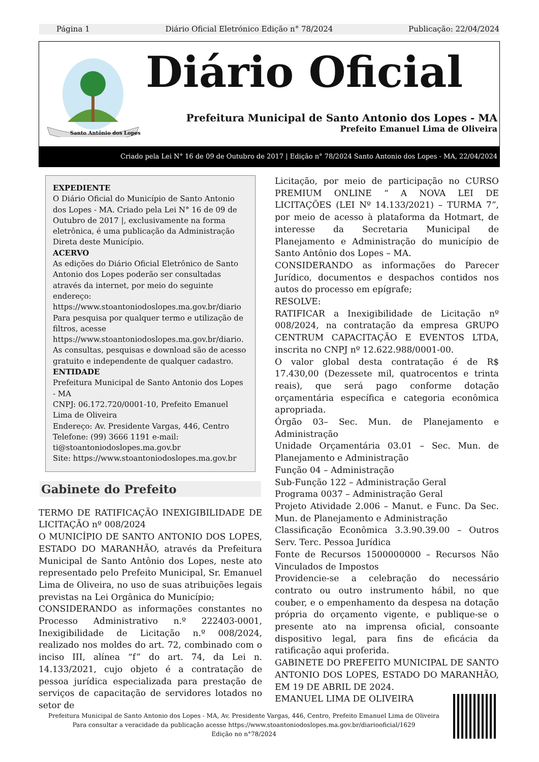Página 1 Diário Oficial Eletrónico Edição n° 78/2024 Publicação: 22/04/2024
Santo Antônio dos Lopes
Diário Oficial
Prefeitura Municipal de Santo Antonio dos Lopes - MA
Prefeito Emanuel Lima de Oliveira
Criado pela Lei N° 16 de 09 de Outubro de 2017 | Edição n° 78/2024 Santo Antonio dos Lopes - MA, 22/04/2024
EXPEDIENTE
O Diário Oficial do Município de Santo Antonio dos Lopes - MA. Criado pela Lei N° 16 de 09 de Outubro de 2017 |, exclusivamente na forma eletrônica, é uma publicação da Administração Direta deste Município.
ACERVO
As edições do Diário Oficial Eletrônico de Santo Antonio dos Lopes poderão ser consultadas através da internet, por meio do seguinte endereço: https://www.stoantoniodoslopes.ma.gov.br/diario Para pesquisa por qualquer termo e utilização de filtros, acesse https://www.stoantoniodoslopes.ma.gov.br/diario. As consultas, pesquisas e download são de acesso gratuito e independente de qualquer cadastro.
ENTIDADE
Prefeitura Municipal de Santo Antonio dos Lopes - MA
CNPJ: 06.172.720/0001-10, Prefeito Emanuel Lima de Oliveira
Endereço: Av. Presidente Vargas, 446, Centro
Telefone: (99) 3666 1191 e-mail: ti@stoantoniodoslopes.ma.gov.br
Site: https://www.stoantoniodoslopes.ma.gov.br
Gabinete do Prefeito
TERMO DE RATIFICAÇÃO INEXIGIBILIDADE DE LICITAÇÃO nº 008/2024
O MUNICÍPIO DE SANTO ANTONIO DOS LOPES, ESTADO DO MARANHÃO, através da Prefeitura Municipal de Santo Antônio dos Lopes, neste ato representado pelo Prefeito Municipal, Sr. Emanuel Lima de Oliveira, no uso de suas atribuições legais previstas na Lei Orgânica do Município;
CONSIDERANDO as informações constantes no Processo Administrativo n.º 222403-0001, Inexigibilidade de Licitação n.º 008/2024, realizado nos moldes do art. 72, combinado com o inciso III, alínea “f” do art. 74, da Lei n. 14.133/2021, cujo objeto é a contratação de pessoa jurídica especializada para prestação de serviços de capacitação de servidores lotados no setor de
Licitação, por meio de participação no CURSO PREMIUM ONLINE “ A NOVA LEI DE LICITAÇÕES (LEI Nº 14.133/2021) – TURMA 7”, por meio de acesso à plataforma da Hotmart, de interesse da Secretaria Municipal de Planejamento e Administração do município de Santo Antônio dos Lopes – MA.
CONSIDERANDO as informações do Parecer Jurídico, documentos e despachos contidos nos autos do processo em epígrafe;
RESOLVE:
RATIFICAR a Inexigibilidade de Licitação nº 008/2024, na contratação da empresa GRUPO CENTRUM CAPACITAÇÃO E EVENTOS LTDA, inscrita no CNPJ nº 12.622.988/0001-00.
O valor global desta contratação é de R$ 17.430,00 (Dezessete mil, quatrocentos e trinta reais), que será pago conforme dotação orçamentária específica e categoria econômica apropriada.
Órgão 03– Sec. Mun. de Planejamento e Administração
Unidade Orçamentária 03.01 – Sec. Mun. de Planejamento e Administração
Função 04 – Administração
Sub-Função 122 – Administração Geral
Programa 0037 – Administração Geral
Projeto Atividade 2.006 – Manut. e Func. Da Sec. Mun. de Planejamento e Administração
Classificação Econômica 3.3.90.39.00 – Outros Serv. Terc. Pessoa Jurídica
Fonte de Recursos 1500000000 – Recursos Não Vinculados de Impostos
Providencie-se a celebração do necessário contrato ou outro instrumento hábil, no que couber, e o empenhamento da despesa na dotação própria do orçamento vigente, e publique-se o presente ato na imprensa oficial, consoante dispositivo legal, para fins de eficácia da ratificação aqui proferida.
GABINETE DO PREFEITO MUNICIPAL DE SANTO ANTONIO DOS LOPES, ESTADO DO MARANHÃO, EM 19 DE ABRIL DE 2024.
EMANUEL LIMA DE OLIVEIRA
Prefeitura Municipal de Santo Antonio dos Lopes - MA, Av. Presidente Vargas, 446, Centro, Prefeito Emanuel Lima de Oliveira
Para consultar a veracidade da publicação acesse https://www.stoantoniodoslopes.ma.gov.br/diariooficial/1629
Edição no n°78/2024